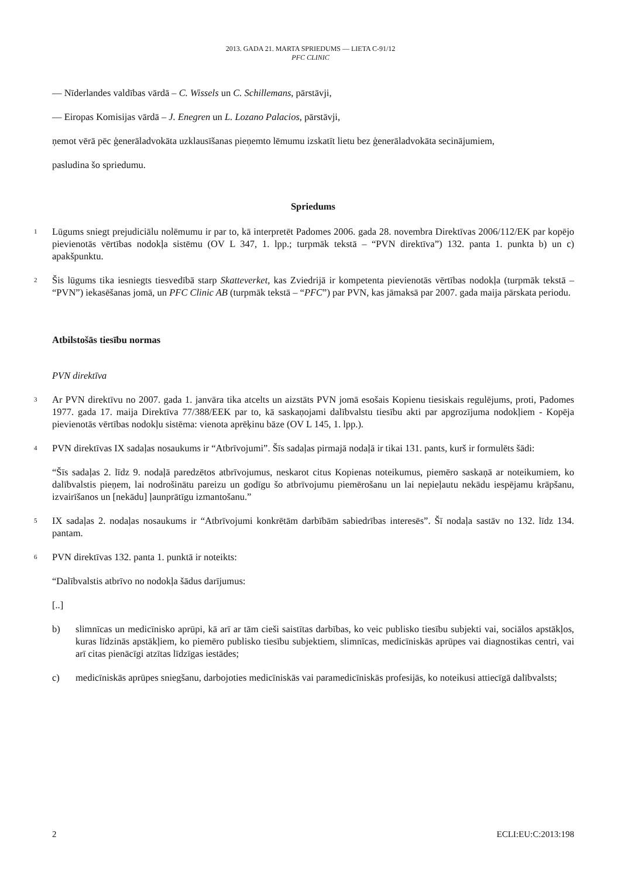2013. GADA 21. MARTA SPRIEDUMS — LIETA C-91/12
PFC CLINIC
— Nīderlandes valdības vārdā – C. Wissels un C. Schillemans, pārstāvji,
— Eiropas Komisijas vārdā – J. Enegren un L. Lozano Palacios, pārstāvji,
ņemot vērā pēc ģenerāladvokāta uzklausīšanas pieņemto lēmumu izskatīt lietu bez ģenerāladvokāta secinājumiem,
pasludina šo spriedumu.
Spriedums
1
Lūgums sniegt prejudiciālu nolēmumu ir par to, kā interpretēt Padomes 2006. gada 28. novembra Direktīvas 2006/112/EK par kopējo pievienotās vērtības nodokļa sistēmu (OV L 347, 1. lpp.; turpmāk tekstā – “PVN direktīva”) 132. panta 1. punkta b) un c) apakšpunktu.
2
Šis lūgums tika iesniegts tiesvedībā starp Skatteverket, kas Zviedrijā ir kompetenta pievienotās vērtības nodokļa (turpmāk tekstā – “PVN”) iekasēšanas jomā, un PFC Clinic AB (turpmāk tekstā – “PFC”) par PVN, kas jāmaksā par 2007. gada maija pārskata periodu.
Atbilstošās tiesību normas
PVN direktīva
3
Ar PVN direktīvu no 2007. gada 1. janvāra tika atcelts un aizstāts PVN jomā esošais Kopienu tiesiskais regulējums, proti, Padomes 1977. gada 17. maija Direktīva 77/388/EEK par to, kā saskaņojami dalībvalstu tiesību akti par apgrozījuma nodokļiem - Kopēja pievienotās vērtības nodokļu sistēma: vienota aprēķinu bāze (OV L 145, 1. lpp.).
4
PVN direktīvas IX sadaļas nosaukums ir “Atbrīvojumi”. Šīs sadaļas pirmajā nodaļā ir tikai 131. pants, kurš ir formulēts šādi:
“Šīs sadaļas 2. līdz 9. nodaļā paredzētos atbrīvojumus, neskarot citus Kopienas noteikumus, piemēro saskaņā ar noteikumiem, ko dalībvalstis pieņem, lai nodrošinātu pareizu un godīgu šo atbrīvojumu piemērošanu un lai nepieļautu nekādu iespējamu krāpšanu, izvairīšanos un [nekādu] ļaunprātīgu izmantošanu.”
5
IX sadaļas 2. nodaļas nosaukums ir “Atbrīvojumi konkrētām darbībām sabiedrības interesēs”. Šī nodaļa sastāv no 132. līdz 134. pantam.
6
PVN direktīvas 132. panta 1. punktā ir noteikts:
“Dalībvalstis atbrīvo no nodokļa šādus darījumus:
[..]
b) slimnīcas un medicīnisko aprūpi, kā arī ar tām cieši saistītas darbības, ko veic publisko tiesību subjekti vai, sociālos apstākļos, kuras līdzinās apstākļiem, ko piemēro publisko tiesību subjektiem, slimnīcas, medicīniskās aprūpes vai diagnostikas centri, vai arī citas pienācīgi atzītas līdzīgas iestādes;
c) medicīniskās aprūpes sniegšanu, darbojoties medicīniskās vai paramedicīniskās profesijās, ko noteikusi attiecīgā dalībvalsts;
2 ECLI:EU:C:2013:198